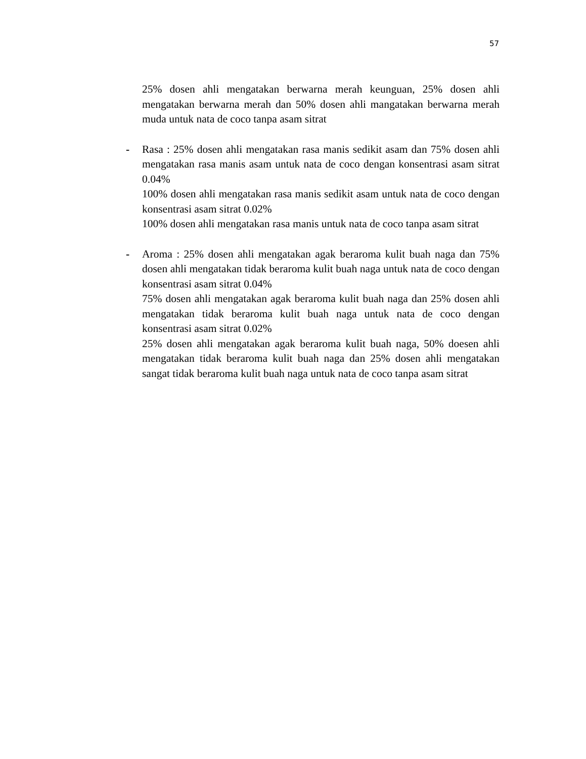57
25% dosen ahli mengatakan berwarna merah keunguan, 25% dosen ahli mengatakan berwarna merah dan 50% dosen ahli mangatakan berwarna merah muda untuk nata de coco tanpa asam sitrat
- Rasa : 25% dosen ahli mengatakan rasa manis sedikit asam dan 75% dosen ahli mengatakan rasa manis asam untuk nata de coco dengan konsentrasi asam sitrat 0.04%
100% dosen ahli mengatakan rasa manis sedikit asam untuk nata de coco dengan konsentrasi asam sitrat 0.02%
100% dosen ahli mengatakan rasa manis untuk nata de coco tanpa asam sitrat
- Aroma : 25% dosen ahli mengatakan agak beraroma kulit buah naga dan 75% dosen ahli mengatakan tidak beraroma kulit buah naga untuk nata de coco dengan konsentrasi asam sitrat 0.04%
75% dosen ahli mengatakan agak beraroma kulit buah naga dan 25% dosen ahli mengatakan tidak beraroma kulit buah naga untuk nata de coco dengan konsentrasi asam sitrat 0.02%
25% dosen ahli mengatakan agak beraroma kulit buah naga, 50% doesen ahli mengatakan tidak beraroma kulit buah naga dan 25% dosen ahli mengatakan sangat tidak beraroma kulit buah naga untuk nata de coco tanpa asam sitrat